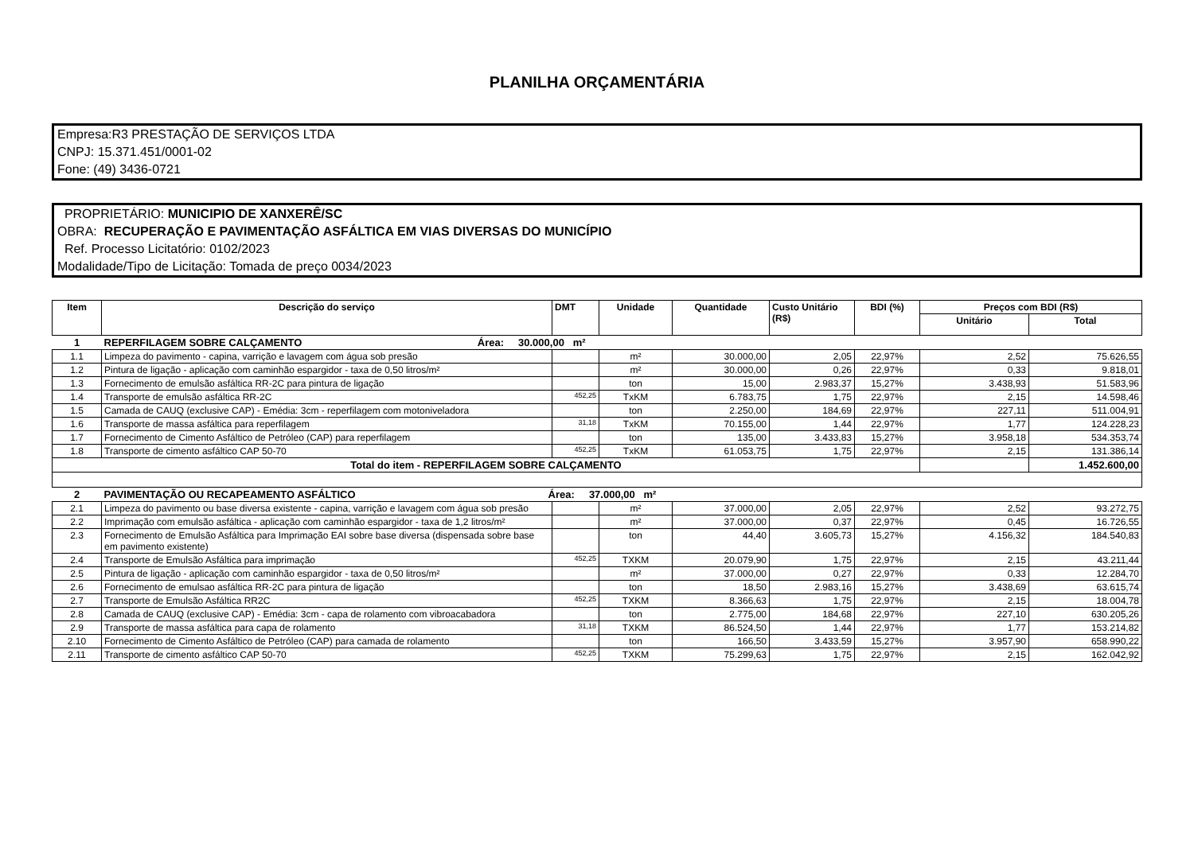PLANILHA ORÇAMENTÁRIA
Empresa:R3 PRESTAÇÃO DE SERVIÇOS LTDA
CNPJ: 15.371.451/0001-02
Fone: (49) 3436-0721
PROPRIETÁRIO: MUNICIPIO DE XANXERÊ/SC
OBRA: RECUPERAÇÃO E PAVIMENTAÇÃO ASFÁLTICA EM VIAS DIVERSAS DO MUNICÍPIO
Ref. Processo Licitatório: 0102/2023
Modalidade/Tipo de Licitação: Tomada de preço 0034/2023
| Item | Descrição do serviço | DMT | Unidade | Quantidade | Custo Unitário (R$) | BDI (%) | Preços com BDI (R$) | |
| --- | --- | --- | --- | --- | --- | --- | --- | --- |
| | | | | | | | Unitário | Total |
| 1 | REPERFILAGEM SOBRE CALÇAMENTO Área: 30.000,00 m² | | | | | | | |
| 1.1 | Limpeza do pavimento - capina, varrição e lavagem com água sob presão | | m² | 30.000,00 | 2,05 | 22,97% | 2,52 | 75.626,55 |
| 1.2 | Pintura de ligação - aplicação com caminhão espargidor - taxa de 0,50 litros/m² | | m² | 30.000,00 | 0,26 | 22,97% | 0,33 | 9.818,01 |
| 1.3 | Fornecimento de emulsão asfáltica RR-2C para pintura de ligação | | ton | 15,00 | 2.983,37 | 15,27% | 3.438,93 | 51.583,96 |
| 1.4 | Transporte de emulsão asfáltica RR-2C | 452,25 | TxKM | 6.783,75 | 1,75 | 22,97% | 2,15 | 14.598,46 |
| 1.5 | Camada de CAUQ (exclusive CAP) - Emédia: 3cm - reperfilagem com motoniveladora | | ton | 2.250,00 | 184,69 | 22,97% | 227,11 | 511.004,91 |
| 1.6 | Transporte de massa asfáltica para reperfilagem | 31,18 | TxKM | 70.155,00 | 1,44 | 22,97% | 1,77 | 124.228,23 |
| 1.7 | Fornecimento de Cimento Asfáltico de Petróleo (CAP) para reperfilagem | | ton | 135,00 | 3.433,83 | 15,27% | 3.958,18 | 534.353,74 |
| 1.8 | Transporte de cimento asfáltico CAP 50-70 | 452,25 | TxKM | 61.053,75 | 1,75 | 22,97% | 2,15 | 131.386,14 |
| Total do item - REPERFILAGEM SOBRE CALÇAMENTO | | | | | | | | 1.452.600,00 |
| 2 | PAVIMENTAÇÃO OU RECAPEAMENTO ASFÁLTICO Área: 37.000,00 m² | | | | | | | |
| 2.1 | Limpeza do pavimento ou base diversa existente - capina, varrição e lavagem com água sob presão | | m² | 37.000,00 | 2,05 | 22,97% | 2,52 | 93.272,75 |
| 2.2 | Imprimação com emulsão asfáltica - aplicação com caminhão espargidor - taxa de 1,2 litros/m² | | m² | 37.000,00 | 0,37 | 22,97% | 0,45 | 16.726,55 |
| 2.3 | Fornecimento de Emulsão Asfáltica para Imprimação EAI sobre base diversa (dispensada sobre base em pavimento existente) | | ton | 44,40 | 3.605,73 | 15,27% | 4.156,32 | 184.540,83 |
| 2.4 | Transporte de Emulsão Asfáltica para imprimação | 452,25 | TXKM | 20.079,90 | 1,75 | 22,97% | 2,15 | 43.211,44 |
| 2.5 | Pintura de ligação - aplicação com caminhão espargidor - taxa de 0,50 litros/m² | | m² | 37.000,00 | 0,27 | 22,97% | 0,33 | 12.284,70 |
| 2.6 | Fornecimento de emulsao asfáltica RR-2C para pintura de ligação | | ton | 18,50 | 2.983,16 | 15,27% | 3.438,69 | 63.615,74 |
| 2.7 | Transporte de Emulsão Asfáltica RR2C | 452,25 | TXKM | 8.366,63 | 1,75 | 22,97% | 2,15 | 18.004,78 |
| 2.8 | Camada de CAUQ (exclusive CAP) - Emédia: 3cm - capa de rolamento com vibroacabadora | | ton | 2.775,00 | 184,68 | 22,97% | 227,10 | 630.205,26 |
| 2.9 | Transporte de massa asfáltica para capa de rolamento | 31,18 | TXKM | 86.524,50 | 1,44 | 22,97% | 1,77 | 153.214,82 |
| 2.10 | Fornecimento de Cimento Asfáltico de Petróleo (CAP) para camada de rolamento | | ton | 166,50 | 3.433,59 | 15,27% | 3.957,90 | 658.990,22 |
| 2.11 | Transporte de cimento asfáltico CAP 50-70 | 452,25 | TXKM | 75.299,63 | 1,75 | 22,97% | 2,15 | 162.042,92 |